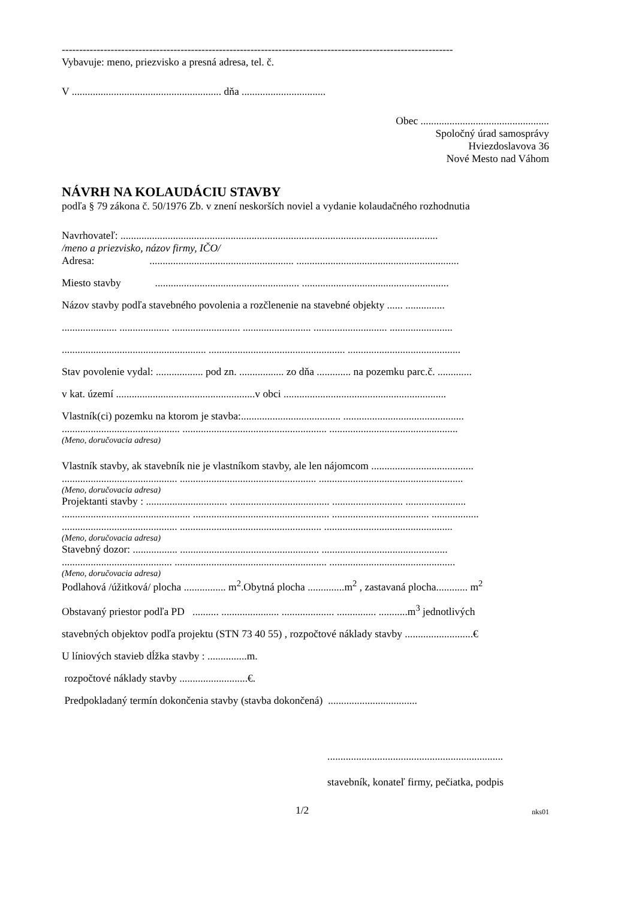----------------------------------------------------------------------------------------------------------------
Vybavuje: meno, priezvisko a presná adresa, tel. č.
V ......................................................... dňa ................................
Obec .................................................
Spoločný úrad samosprávy
Hviezdoslavova 36
Nové Mesto nad Váhom
NÁVRH NA KOLAUDÁCIU STAVBY
podľa § 79 zákona č. 50/1976 Zb. v znení neskorších noviel a vydanie kolaudačného rozhodnutia
Navrhovateľ: .........................................................................................................................
/meno a priezvisko, názov firmy, IČO/
Adresa: ....................................................... ..............................................................
Miesto stavby ....................................................... ........................................................
Názov stavby podľa stavebného povolenia a rozčlenenie na stavebné objekty ...... ...............
..................... ................... .......................... .......................... ............................ ........................
....................................................... .................................................... ...........................................
Stav povolenie vydal: .................. pod zn. ................. zo dňa ............. na pozemku parc.č. .............
v kat. území .....................................................v obci ..............................................................
Vlastník(ci) pozemku na ktorom je stavba:...................................... ..............................................
............................................. ....................................................... .................................................
(Meno, doručovacia adresa)
Vlastník stavby, ak stavebník nie je vlastníkom stavby, ale len nájomcom .......................................
............................................ .................................................... .......................................................
(Meno, doručovacia adresa)
Projektanti stavby : ............................... ...................................... ........................... .......................
................................................. .................................................... ..................................... ..................
............................................ ...................................................... .................................................
(Meno, doručovacia adresa)
Stavebný dozor: ................. ..................................................... ................................................
.......................................... .......................................................... ................................................
(Meno, doručovacia adresa)
Podlahová /úžitková/ plocha ................ m<sup>2</sup>.Obytná plocha ..............m<sup>2</sup> , zastavaná plocha............ m<sup>2</sup>
Obstavaný priestor podľa PD .......... ...................... .................... ............... ...........m<sup>3</sup> jednotlivých
stavebných objektov podľa projektu (STN 73 40 55) , rozpočtové náklady stavby ..........................€
U líniových stavieb dĺžka stavby : ...............m.
rozpočtové náklady stavby ..........................€.
Predpokladaný termín dokončenia stavby (stavba dokončená) ..................................
...................................................................
stavebník, konateľ firmy, pečiatka, podpis
1/2 nks01